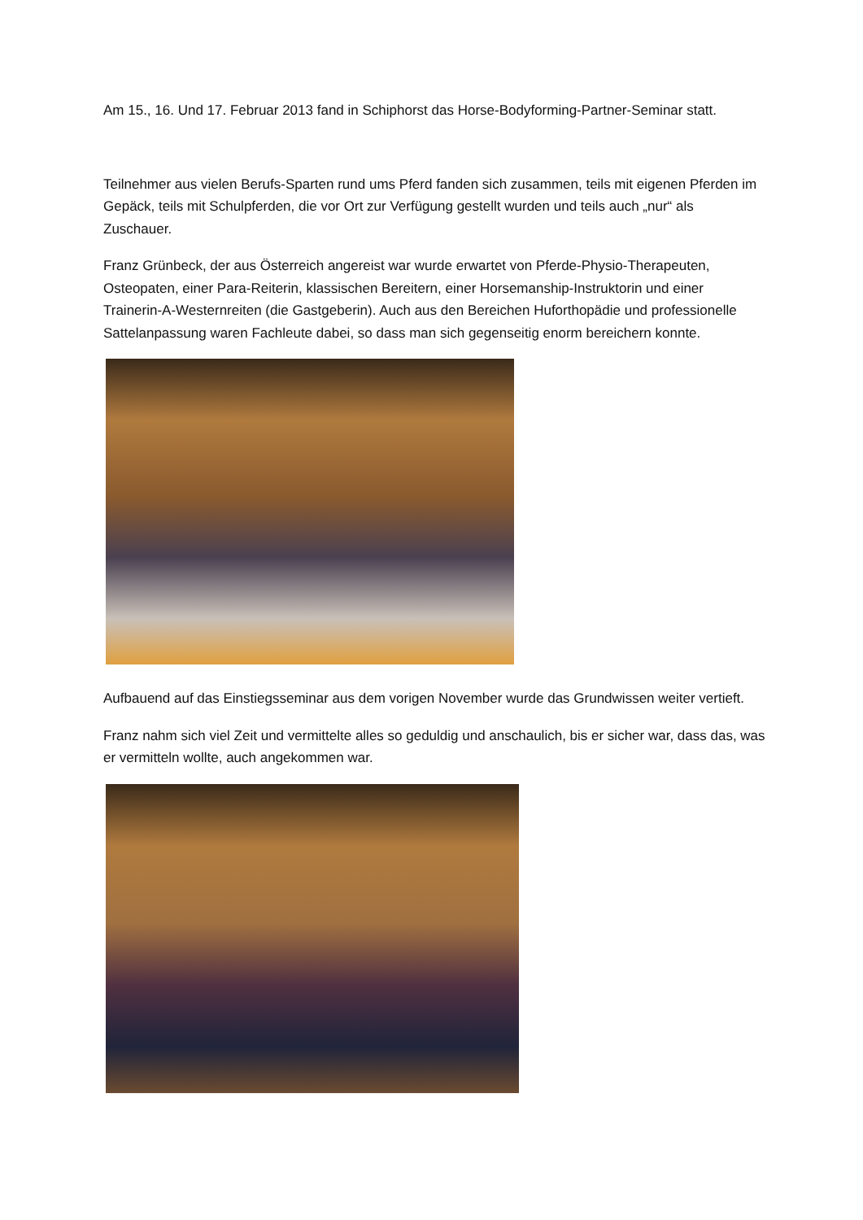Am 15., 16. Und 17. Februar 2013 fand in Schiphorst das Horse-Bodyforming-Partner-Seminar statt.
Teilnehmer aus vielen Berufs-Sparten rund ums Pferd fanden sich zusammen, teils mit eigenen Pferden im Gepäck, teils mit Schulpferden, die vor Ort zur Verfügung gestellt wurden und teils auch „nur“ als Zuschauer.
Franz Grünbeck, der aus Österreich angereist war wurde erwartet von Pferde-Physio-Therapeuten, Osteopaten, einer Para-Reiterin, klassischen Bereitern, einer Horsemanship-Instruktorin und einer Trainerin-A-Westernreiten (die Gastgeberin). Auch aus den Bereichen Huforthopädie und professionelle Sattelanpassung waren Fachleute dabei, so dass man sich gegenseitig enorm bereichern konnte.
Aufbauend auf das Einstiegsseminar aus dem vorigen November wurde das Grundwissen weiter vertieft.
Franz nahm sich viel Zeit und vermittelte alles so geduldig und anschaulich, bis er sicher war, dass das, was er vermitteln wollte, auch angekommen war.